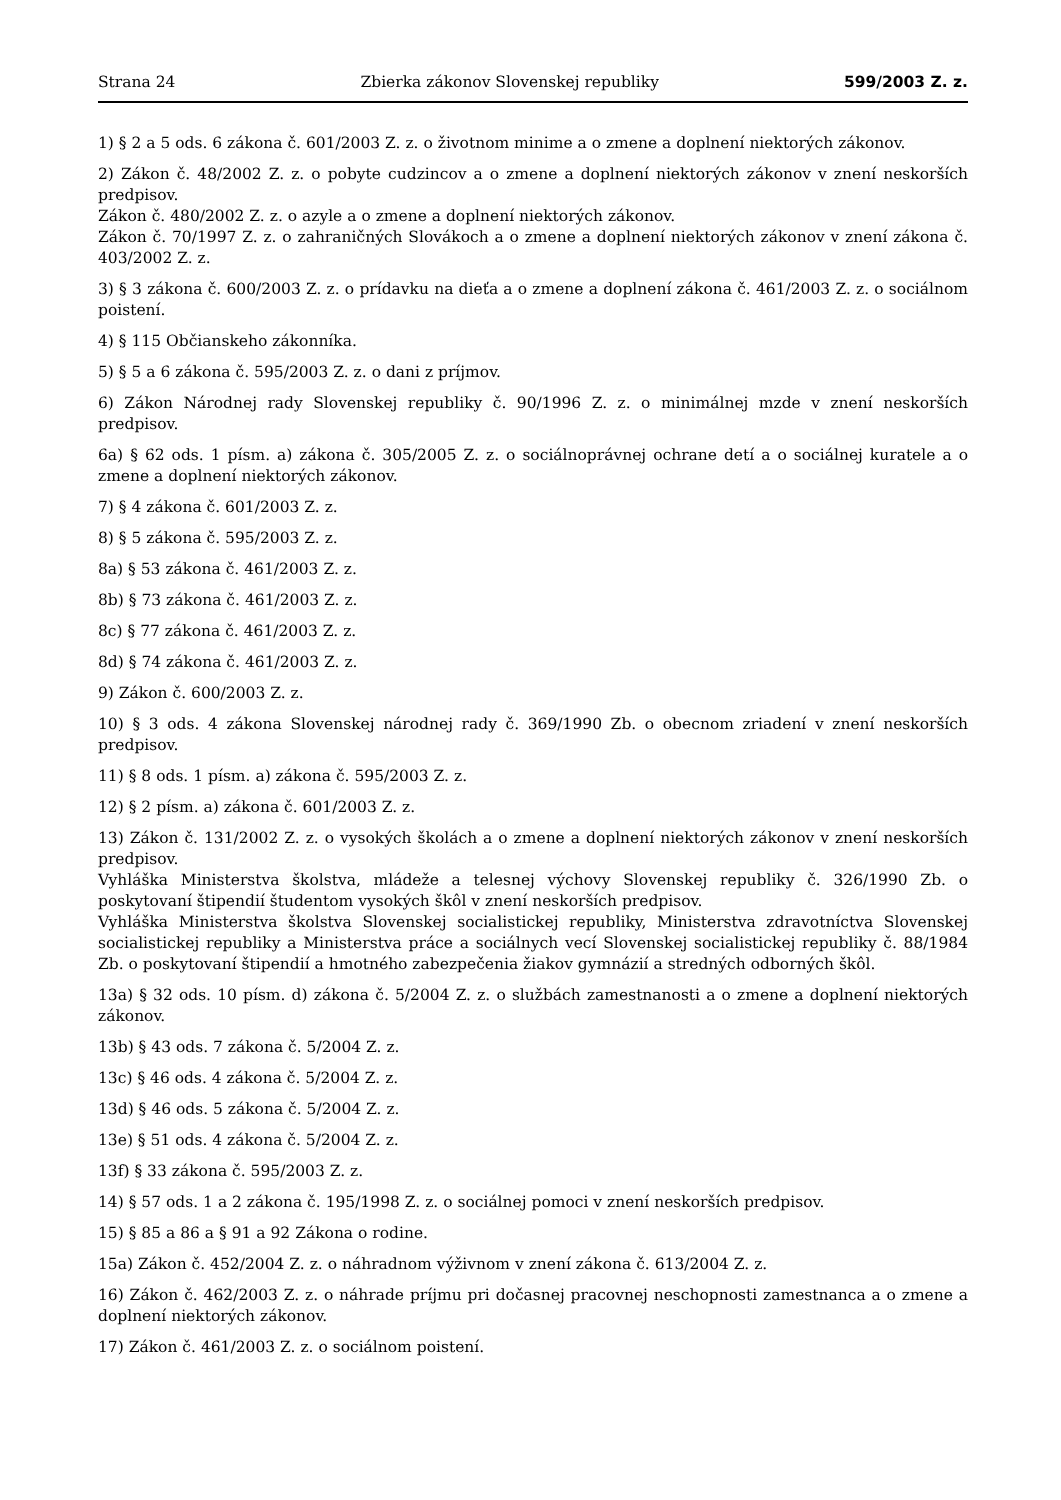Strana 24 Zbierka zákonov Slovenskej republiky 599/2003 Z. z.
1) § 2 a 5 ods. 6 zákona č. 601/2003 Z. z. o životnom minime a o zmene a doplnení niektorých zákonov.
2) Zákon č. 48/2002 Z. z. o pobyte cudzincov a o zmene a doplnení niektorých zákonov v znení neskorších predpisov.
Zákon č. 480/2002 Z. z. o azyle a o zmene a doplnení niektorých zákonov.
Zákon č. 70/1997 Z. z. o zahraničných Slovákoch a o zmene a doplnení niektorých zákonov v znení zákona č. 403/2002 Z. z.
3) § 3 zákona č. 600/2003 Z. z. o prídavku na dieťa a o zmene a doplnení zákona č. 461/2003 Z. z. o sociálnom poistení.
4) § 115 Občianskeho zákonníka.
5) § 5 a 6 zákona č. 595/2003 Z. z. o dani z príjmov.
6) Zákon Národnej rady Slovenskej republiky č. 90/1996 Z. z. o minimálnej mzde v znení neskorších predpisov.
6a) § 62 ods. 1 písm. a) zákona č. 305/2005 Z. z. o sociálnoprávnej ochrane detí a o sociálnej kuratele a o zmene a doplnení niektorých zákonov.
7) § 4 zákona č. 601/2003 Z. z.
8) § 5 zákona č. 595/2003 Z. z.
8a) § 53 zákona č. 461/2003 Z. z.
8b) § 73 zákona č. 461/2003 Z. z.
8c) § 77 zákona č. 461/2003 Z. z.
8d) § 74 zákona č. 461/2003 Z. z.
9) Zákon č. 600/2003 Z. z.
10) § 3 ods. 4 zákona Slovenskej národnej rady č. 369/1990 Zb. o obecnom zriadení v znení neskorších predpisov.
11) § 8 ods. 1 písm. a) zákona č. 595/2003 Z. z.
12) § 2 písm. a) zákona č. 601/2003 Z. z.
13) Zákon č. 131/2002 Z. z. o vysokých školách a o zmene a doplnení niektorých zákonov v znení neskorších predpisov.
Vyhláška Ministerstva školstva, mládeže a telesnej výchovy Slovenskej republiky č. 326/1990 Zb. o poskytovaní štipendií študentom vysokých škôl v znení neskorších predpisov.
Vyhláška Ministerstva školstva Slovenskej socialistickej republiky, Ministerstva zdravotníctva Slovenskej socialistickej republiky a Ministerstva práce a sociálnych vecí Slovenskej socialistickej republiky č. 88/1984 Zb. o poskytovaní štipendií a hmotného zabezpečenia žiakov gymnázií a stredných odborných škôl.
13a) § 32 ods. 10 písm. d) zákona č. 5/2004 Z. z. o službách zamestnanosti a o zmene a doplnení niektorých zákonov.
13b) § 43 ods. 7 zákona č. 5/2004 Z. z.
13c) § 46 ods. 4 zákona č. 5/2004 Z. z.
13d) § 46 ods. 5 zákona č. 5/2004 Z. z.
13e) § 51 ods. 4 zákona č. 5/2004 Z. z.
13f) § 33 zákona č. 595/2003 Z. z.
14) § 57 ods. 1 a 2 zákona č. 195/1998 Z. z. o sociálnej pomoci v znení neskorších predpisov.
15) § 85 a 86 a § 91 a 92 Zákona o rodine.
15a) Zákon č. 452/2004 Z. z. o náhradnom výživnom v znení zákona č. 613/2004 Z. z.
16) Zákon č. 462/2003 Z. z. o náhrade príjmu pri dočasnej pracovnej neschopnosti zamestnanca a o zmene a doplnení niektorých zákonov.
17) Zákon č. 461/2003 Z. z. o sociálnom poistení.